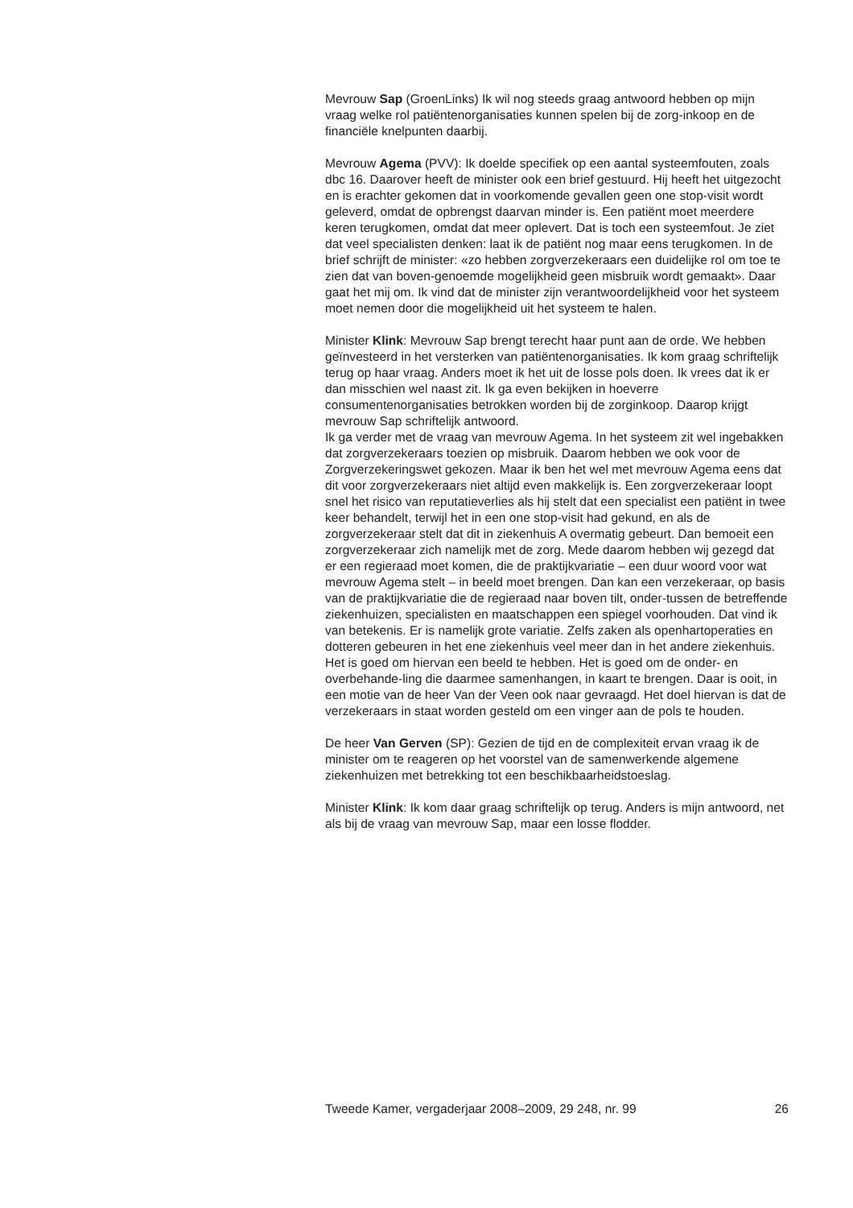Mevrouw Sap (GroenLinks) Ik wil nog steeds graag antwoord hebben op mijn vraag welke rol patiëntenorganisaties kunnen spelen bij de zorg-inkoop en de financiële knelpunten daarbij.
Mevrouw Agema (PVV): Ik doelde specifiek op een aantal systeemfouten, zoals dbc 16. Daarover heeft de minister ook een brief gestuurd. Hij heeft het uitgezocht en is erachter gekomen dat in voorkomende gevallen geen one stop-visit wordt geleverd, omdat de opbrengst daarvan minder is. Een patiënt moet meerdere keren terugkomen, omdat dat meer oplevert. Dat is toch een systeemfout. Je ziet dat veel specialisten denken: laat ik de patiënt nog maar eens terugkomen. In de brief schrijft de minister: «zo hebben zorgverzekeraars een duidelijke rol om toe te zien dat van boven-genoemde mogelijkheid geen misbruik wordt gemaakt». Daar gaat het mij om. Ik vind dat de minister zijn verantwoordelijkheid voor het systeem moet nemen door die mogelijkheid uit het systeem te halen.
Minister Klink: Mevrouw Sap brengt terecht haar punt aan de orde. We hebben geïnvesteerd in het versterken van patiëntenorganisaties. Ik kom graag schriftelijk terug op haar vraag. Anders moet ik het uit de losse pols doen. Ik vrees dat ik er dan misschien wel naast zit. Ik ga even bekijken in hoeverre consumentenorganisaties betrokken worden bij de zorginkoop. Daarop krijgt mevrouw Sap schriftelijk antwoord.
Ik ga verder met de vraag van mevrouw Agema. In het systeem zit wel ingebakken dat zorgverzekeraars toezien op misbruik. Daarom hebben we ook voor de Zorgverzekeringswet gekozen. Maar ik ben het wel met mevrouw Agema eens dat dit voor zorgverzekeraars niet altijd even makkelijk is. Een zorgverzekeraar loopt snel het risico van reputatieverlies als hij stelt dat een specialist een patiënt in twee keer behandelt, terwijl het in een one stop-visit had gekund, en als de zorgverzekeraar stelt dat dit in ziekenhuis A overmatig gebeurt. Dan bemoeit een zorgverzekeraar zich namelijk met de zorg. Mede daarom hebben wij gezegd dat er een regieraad moet komen, die de praktijkvariatie – een duur woord voor wat mevrouw Agema stelt – in beeld moet brengen. Dan kan een verzekeraar, op basis van de praktijkvariatie die de regieraad naar boven tilt, onder-tussen de betreffende ziekenhuizen, specialisten en maatschappen een spiegel voorhouden. Dat vind ik van betekenis. Er is namelijk grote variatie. Zelfs zaken als openhartoperaties en dotteren gebeuren in het ene ziekenhuis veel meer dan in het andere ziekenhuis. Het is goed om hiervan een beeld te hebben. Het is goed om de onder- en overbehande-ling die daarmee samenhangen, in kaart te brengen. Daar is ooit, in een motie van de heer Van der Veen ook naar gevraagd. Het doel hiervan is dat de verzekeraars in staat worden gesteld om een vinger aan de pols te houden.
De heer Van Gerven (SP): Gezien de tijd en de complexiteit ervan vraag ik de minister om te reageren op het voorstel van de samenwerkende algemene ziekenhuizen met betrekking tot een beschikbaarheidstoeslag.
Minister Klink: Ik kom daar graag schriftelijk op terug. Anders is mijn antwoord, net als bij de vraag van mevrouw Sap, maar een losse flodder.
Tweede Kamer, vergaderjaar 2008–2009, 29 248, nr. 99 26